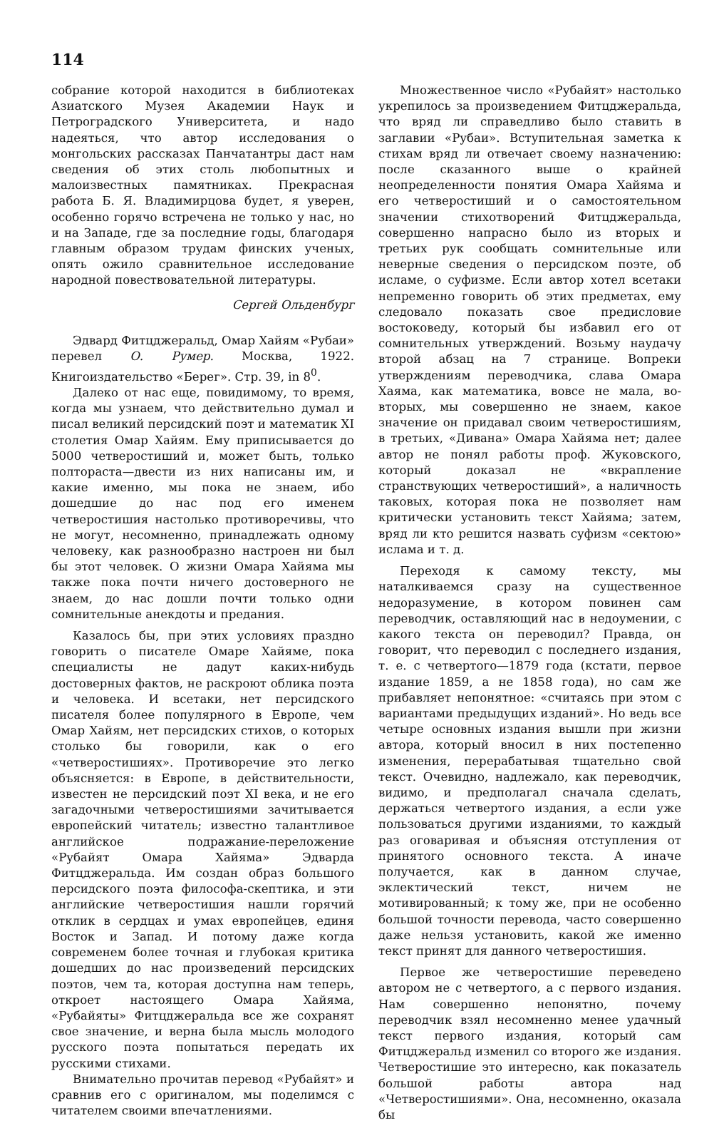114
собрание которой находится в библиотеках Азиатского Музея Академии Наук и Петроградского Университета, и надо надеяться, что автор исследования о монгольских рассказах Панчатантры даст нам сведения об этих столь любопытных и малоизвестных памятниках. Прекрасная работа Б. Я. Владимирцова будет, я уверен, особенно горячо встречена не только у нас, но и на Западе, где за последние годы, благодаря главным образом трудам финских ученых, опять ожило сравнительное исследование народной повествовательной литературы.
Сергей Ольденбург
Эдвард Фитцджеральд, Омар Хайям «Рубаи» перевел О. Румер. Москва, 1922. Книгоиздательство «Берег». Стр. 39, in 8<sup>0</sup>.
Далеко от нас еще, повидимому, то время, когда мы узнаем, что действительно думал и писал великий персидский поэт и математик XI столетия Омар Хайям. Ему приписывается до 5000 четверостиший и, может быть, только полтораста—двести из них написаны им, и какие именно, мы пока не знаем, ибо дошедшие до нас под его именем четверостишия настолько противоречивы, что не могут, несомненно, принадлежать одному человеку, как разнообразно настроен ни был бы этот человек. О жизни Омара Хайяма мы также пока почти ничего достоверного не знаем, до нас дошли почти только одни сомнительные анекдоты и предания.
Казалось бы, при этих условиях праздно говорить о писателе Омаре Хайяме, пока специалисты не дадут каких-нибудь достоверных фактов, не раскроют облика поэта и человека. И всетаки, нет персидского писателя более популярного в Европе, чем Омар Хайям, нет персидских стихов, о которых столько бы говорили, как о его «четверостишиях». Противоречие это легко объясняется: в Европе, в действительности, известен не персидский поэт XI века, и не его загадочными четверостишиями зачитывается европейский читатель; известно талантливое английское подражание-переложение «Рубайят Омара Хайяма» Эдварда Фитцджеральда. Им создан образ большого персидского поэта философа-скептика, и эти английские четверостишия нашли горячий отклик в сердцах и умах европейцев, единя Восток и Запад. И потому даже когда современем более точная и глубокая критика дошедших до нас произведений персидских поэтов, чем та, которая доступна нам теперь, откроет настоящего Омара Хайяма, «Рубайяты» Фитцджеральда все же сохранят свое значение, и верна была мысль молодого русского поэта попытаться передать их русскими стихами.
Внимательно прочитав перевод «Рубайят» и сравнив его с оригиналом, мы поделимся с читателем своими впечатлениями.
Множественное число «Рубайят» настолько укрепилось за произведением Фитцджеральда, что вряд ли справедливо было ставить в заглавии «Рубаи». Вступительная заметка к стихам вряд ли отвечает своему назначению: после сказанного выше о крайней неопределенности понятия Омара Хайяма и его четверостиший и о самостоятельном значении стихотворений Фитцджеральда, совершенно напрасно было из вторых и третьих рук сообщать сомнительные или неверные сведения о персидском поэте, об исламе, о суфизме. Если автор хотел всетаки непременно говорить об этих предметах, ему следовало показать свое предисловие востоковеду, который бы избавил его от сомнительных утверждений. Возьму наудачу второй абзац на 7 странице. Вопреки утверждениям переводчика, слава Омара Хаяма, как математика, вовсе не мала, во-вторых, мы совершенно не знаем, какое значение он придавал своим четверостишиям, в третьих, «Дивана» Омара Хайяма нет; далее автор не понял работы проф. Жуковского, который доказал не «вкрапление странствующих четверостиший», а наличность таковых, которая пока не позволяет нам критически установить текст Хайяма; затем, вряд ли кто решится назвать суфизм «сектою» ислама и т. д.
Переходя к самому тексту, мы наталкиваемся сразу на существенное недоразумение, в котором повинен сам переводчик, оставляющий нас в недоумении, с какого текста он переводил? Правда, он говорит, что переводил с последнего издания, т. е. с четвертого—1879 года (кстати, первое издание 1859, а не 1858 года), но сам же прибавляет непонятное: «считаясь при этом с вариантами предыдущих изданий». Но ведь все четыре основных издания вышли при жизни автора, который вносил в них постепенно изменения, перерабатывая тщательно свой текст. Очевидно, надлежало, как переводчик, видимо, и предполагал сначала сделать, держаться четвертого издания, а если уже пользоваться другими изданиями, то каждый раз оговаривая и объясняя отступления от принятого основного текста. А иначе получается, как в данном случае, эклектический текст, ничем не мотивированный; к тому же, при не особенно большой точности перевода, часто совершенно даже нельзя установить, какой же именно текст принят для данного четверостишия.
Первое же четверостишие переведено автором не с четвертого, а с первого издания. Нам совершенно непонятно, почему переводчик взял несомненно менее удачный текст первого издания, который сам Фитцджеральд изменил со второго же издания. Четверостишие это интересно, как показатель большой работы автора над «Четверостишиями». Она, несомненно, оказала бы